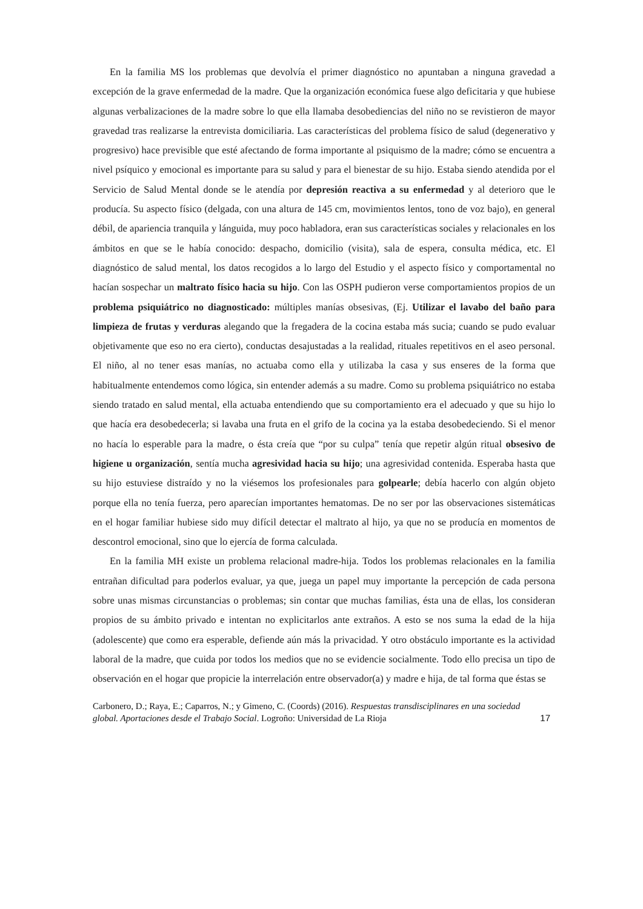En la familia MS los problemas que devolvía el primer diagnóstico no apuntaban a ninguna gravedad a excepción de la grave enfermedad de la madre. Que la organización económica fuese algo deficitaria y que hubiese algunas verbalizaciones de la madre sobre lo que ella llamaba desobediencias del niño no se revistieron de mayor gravedad tras realizarse la entrevista domiciliaria. Las características del problema físico de salud (degenerativo y progresivo) hace previsible que esté afectando de forma importante al psiquismo de la madre; cómo se encuentra a nivel psíquico y emocional es importante para su salud y para el bienestar de su hijo. Estaba siendo atendida por el Servicio de Salud Mental donde se le atendía por depresión reactiva a su enfermedad y al deterioro que le producía. Su aspecto físico (delgada, con una altura de 145 cm, movimientos lentos, tono de voz bajo), en general débil, de apariencia tranquila y lánguida, muy poco habladora, eran sus características sociales y relacionales en los ámbitos en que se le había conocido: despacho, domicilio (visita), sala de espera, consulta médica, etc. El diagnóstico de salud mental, los datos recogidos a lo largo del Estudio y el aspecto físico y comportamental no hacían sospechar un maltrato físico hacia su hijo. Con las OSPH pudieron verse comportamientos propios de un problema psiquiátrico no diagnosticado: múltiples manías obsesivas, (Ej. Utilizar el lavabo del baño para limpieza de frutas y verduras alegando que la fregadera de la cocina estaba más sucia; cuando se pudo evaluar objetivamente que eso no era cierto), conductas desajustadas a la realidad, rituales repetitivos en el aseo personal. El niño, al no tener esas manías, no actuaba como ella y utilizaba la casa y sus enseres de la forma que habitualmente entendemos como lógica, sin entender además a su madre. Como su problema psiquiátrico no estaba siendo tratado en salud mental, ella actuaba entendiendo que su comportamiento era el adecuado y que su hijo lo que hacía era desobedecerla; si lavaba una fruta en el grifo de la cocina ya la estaba desobedeciendo. Si el menor no hacía lo esperable para la madre, o ésta creía que “por su culpa” tenía que repetir algún ritual obsesivo de higiene u organización, sentía mucha agresividad hacia su hijo; una agresividad contenida. Esperaba hasta que su hijo estuviese distraído y no la viésemos los profesionales para golpearle; debía hacerlo con algún objeto porque ella no tenía fuerza, pero aparecían importantes hematomas. De no ser por las observaciones sistemáticas en el hogar familiar hubiese sido muy difícil detectar el maltrato al hijo, ya que no se producía en momentos de descontrol emocional, sino que lo ejercía de forma calculada.
En la familia MH existe un problema relacional madre-hija. Todos los problemas relacionales en la familia entrañan dificultad para poderlos evaluar, ya que, juega un papel muy importante la percepción de cada persona sobre unas mismas circunstancias o problemas; sin contar que muchas familias, ésta una de ellas, los consideran propios de su ámbito privado e intentan no explicitarlos ante extraños. A esto se nos suma la edad de la hija (adolescente) que como era esperable, defiende aún más la privacidad. Y otro obstáculo importante es la actividad laboral de la madre, que cuida por todos los medios que no se evidencie socialmente. Todo ello precisa un tipo de observación en el hogar que propicie la interrelación entre observador(a) y madre e hija, de tal forma que éstas se
Carbonero, D.; Raya, E.; Caparros, N.; y Gimeno, C. (Coords) (2016). Respuestas transdisciplinares en una sociedad global. Aportaciones desde el Trabajo Social. Logroño: Universidad de La Rioja
17